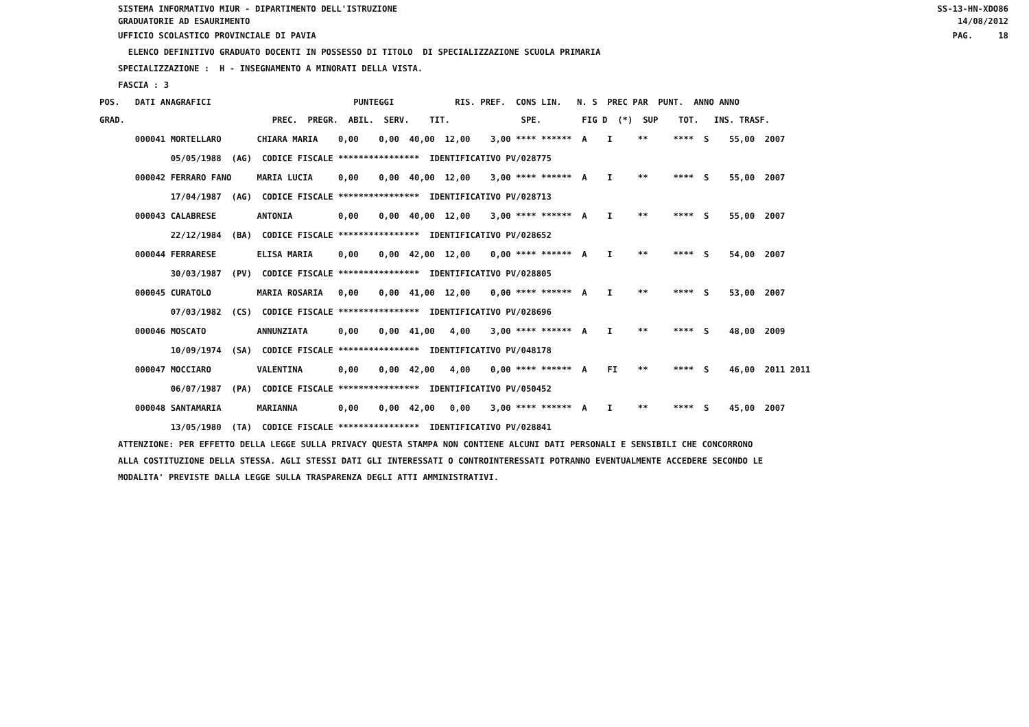SS-13-HN-XDO86 SISTEMA INFORMATIVO MIUR - DIPARTIMENTO DELL'ISTRUZIONE
14/08/2012 GRADUATORIE AD ESAURIMENTO
PAG. 18 UFFICIO SCOLASTICO PROVINCIALE DI PAVIA
ELENCO DEFINITIVO GRADUATO DOCENTI IN POSSESSO DI TITOLO DI SPECIALIZZAZIONE SCUOLA PRIMARIA
SPECIALIZZAZIONE : H - INSEGNAMENTO A MINORATI DELLA VISTA.
FASCIA : 3
| POS. DATI ANAGRAFICI PUNTEGGI RIS. PREF. CONS LIN. N. S PREC PAR PUNT. ANNO ANNO |
| GRAD. PREC. PREGR. ABIL. SERV. TIT. SPE. FIG D (*) SUP TOT. INS. TRASF. |
| 000041 MORTELLARO CHIARA MARIA 0,00 0,00 40,00 12,00 3,00 **** ****** A I ** **** S 55,00 2007 |
| 05/05/1988 (AG) CODICE FISCALE **************** IDENTIFICATIVO PV/028775 |
| 000042 FERRARO FANO MARIA LUCIA 0,00 0,00 40,00 12,00 3,00 **** ****** A I ** **** S 55,00 2007 |
| 17/04/1987 (AG) CODICE FISCALE **************** IDENTIFICATIVO PV/028713 |
| 000043 CALABRESE ANTONIA 0,00 0,00 40,00 12,00 3,00 **** ****** A I ** **** S 55,00 2007 |
| 22/12/1984 (BA) CODICE FISCALE **************** IDENTIFICATIVO PV/028652 |
| 000044 FERRARESE ELISA MARIA 0,00 0,00 42,00 12,00 0,00 **** ****** A I ** **** S 54,00 2007 |
| 30/03/1987 (PV) CODICE FISCALE **************** IDENTIFICATIVO PV/028805 |
| 000045 CURATOLO MARIA ROSARIA 0,00 0,00 41,00 12,00 0,00 **** ****** A I ** **** S 53,00 2007 |
| 07/03/1982 (CS) CODICE FISCALE **************** IDENTIFICATIVO PV/028696 |
| 000046 MOSCATO ANNUNZIATA 0,00 0,00 41,00 4,00 3,00 **** ****** A I ** **** S 48,00 2009 |
| 10/09/1974 (SA) CODICE FISCALE **************** IDENTIFICATIVO PV/048178 |
| 000047 MOCCIARO VALENTINA 0,00 0,00 42,00 4,00 0,00 **** ****** A FI ** **** S 46,00 2011 2011 |
| 06/07/1987 (PA) CODICE FISCALE **************** IDENTIFICATIVO PV/050452 |
| 000048 SANTAMARIA MARIANNA 0,00 0,00 42,00 0,00 3,00 **** ****** A I ** **** S 45,00 2007 |
| 13/05/1980 (TA) CODICE FISCALE **************** IDENTIFICATIVO PV/028841 |
ATTENZIONE: PER EFFETTO DELLA LEGGE SULLA PRIVACY QUESTA STAMPA NON CONTIENE ALCUNI DATI PERSONALI E SENSIBILI CHE CONCORRONO
ALLA COSTITUZIONE DELLA STESSA. AGLI STESSI DATI GLI INTERESSATI O CONTROINTERESSATI POTRANNO EVENTUALMENTE ACCEDERE SECONDO LE
MODALITA' PREVISTE DALLA LEGGE SULLA TRASPARENZA DEGLI ATTI AMMINISTRATIVI.